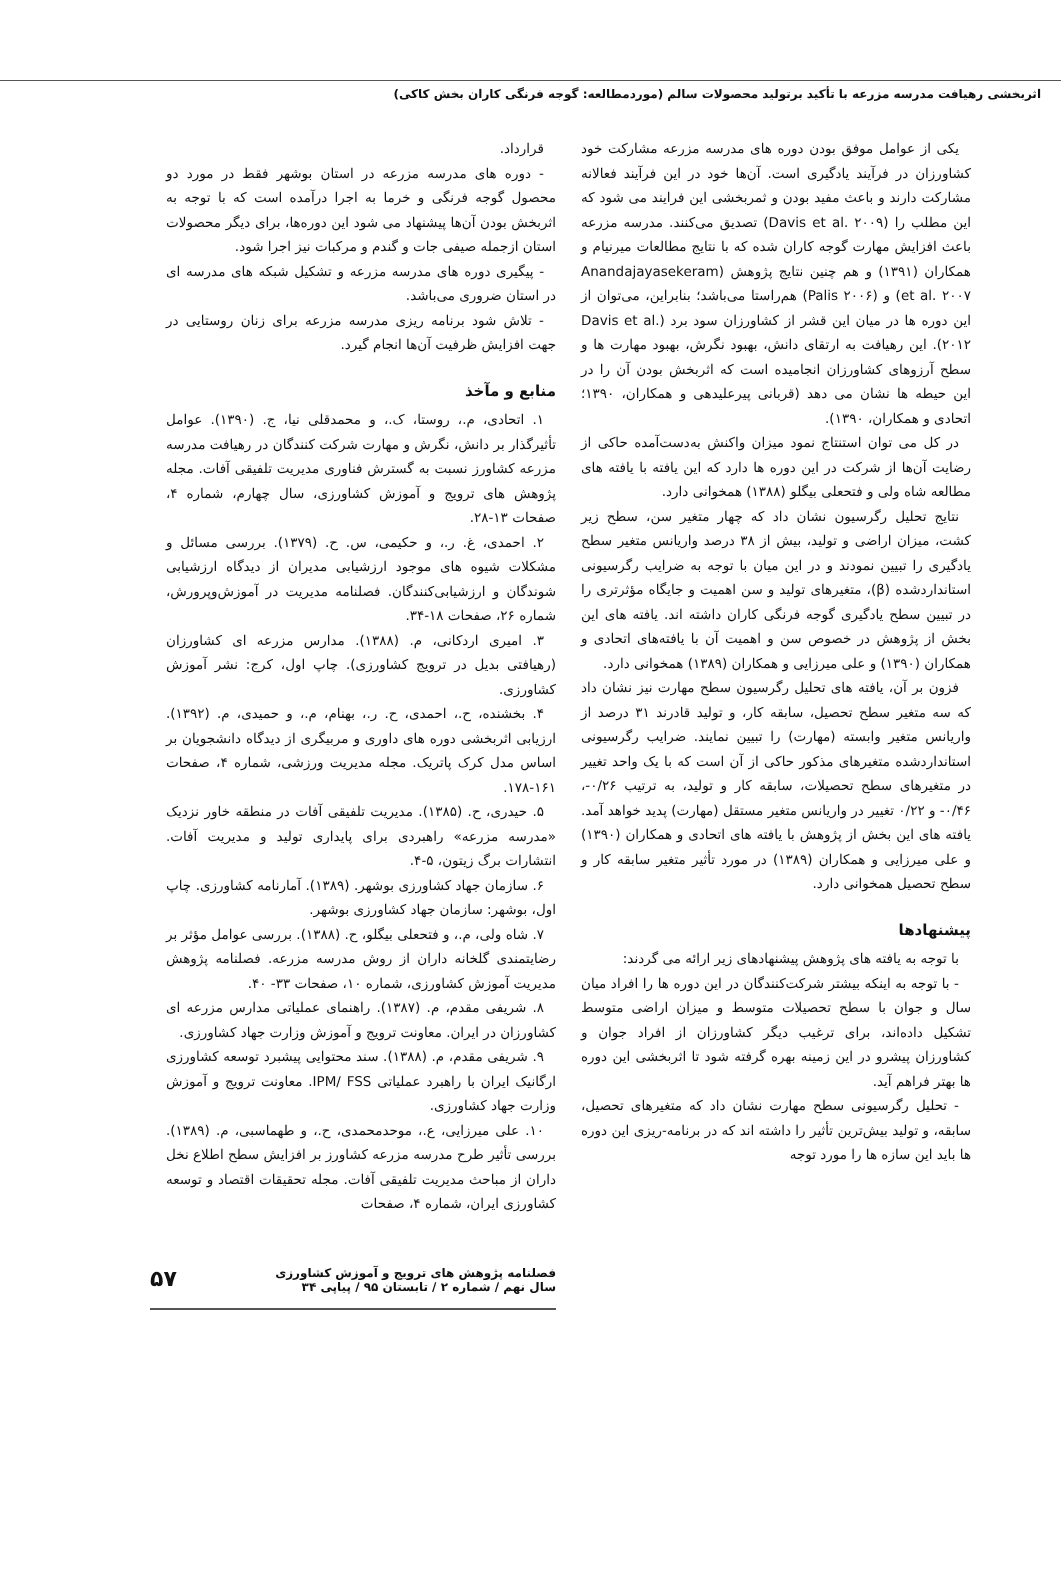اثربخشی رهیافت مدرسه مزرعه با تأکید برتولید محصولات سالم (موردمطالعه: گوجه فرنگی کاران بخش کاکی)
یکی از عوامل موفق بودن دوره های مدرسه مزرعه مشارکت خود کشاورزان در فرآیند یادگیری است. آن‌ها خود در این فرآیند فعالانه مشارکت دارند و باعث مفید بودن و ثمربخشی این فرایند می شود که این مطلب را (Davis et al. ۲۰۰۹) تصدیق می‌کنند. مدرسه مزرعه باعث افزایش مهارت گوجه کاران شده که با نتایج مطالعات میرنیام و همکاران (۱۳۹۱) و هم چنین نتایج پژوهش (Anandajayasekeram et al. ۲۰۰۷) و (Palis ۲۰۰۶) هم‌راستا می‌باشد؛ بنابراین، می‌توان از این دوره ها در میان این قشر از کشاورزان سود برد (Davis et al. ۲۰۱۲). این رهیافت به ارتقای دانش، بهبود نگرش، بهبود مهارت ها و سطح آرزوهای کشاورزان انجامیده است که اثربخش بودن آن را در این حیطه ها نشان می دهد (قربانی پیرعلیدهی و همکاران، ۱۳۹۰؛ اتحادی و همکاران، ۱۳۹۰).
در کل می توان استنتاج نمود میزان واکنش به‌دست‌آمده حاکی از رضایت آن‌ها از شرکت در این دوره ها دارد که این یافته با یافته های مطالعه شاه ولی و فتحعلی بیگلو (۱۳۸۸) همخوانی دارد.
نتایج تحلیل رگرسیون نشان داد که چهار متغیر سن، سطح زیر کشت، میزان اراضی و تولید، بیش از ۳۸ درصد واریانس متغیر سطح یادگیری را تبیین نمودند و در این میان با توجه به ضرایب رگرسیونی استانداردشده (β)، متغیرهای تولید و سن اهمیت و جایگاه مؤثرتری را در تبیین سطح یادگیری گوجه فرنگی کاران داشته اند. یافته های این بخش از پژوهش در خصوص سن و اهمیت آن با یافته‌های اتحادی و همکاران (۱۳۹۰) و علی میرزایی و همکاران (۱۳۸۹) همخوانی دارد.
فزون بر آن، یافته های تحلیل رگرسیون سطح مهارت نیز نشان داد که سه متغیر سطح تحصیل، سابقه کار، و تولید قادرند ۳۱ درصد از واریانس متغیر وابسته (مهارت) را تبیین نمایند. ضرایب رگرسیونی استانداردشده متغیرهای مذکور حاکی از آن است که با یک واحد تغییر در متغیرهای سطح تحصیلات، سابقه کار و تولید، به ترتیب ۰/۲۶-، ۰/۴۶- و ۰/۲۲ تغییر در واریانس متغیر مستقل (مهارت) پدید خواهد آمد. یافته های این بخش از پژوهش با یافته های اتحادی و همکاران (۱۳۹۰) و علی میرزایی و همکاران (۱۳۸۹) در مورد تأثیر متغیر سابقه کار و سطح تحصیل همخوانی دارد.
پیشنهادها
با توجه به یافته های پژوهش پیشنهادهای زیر ارائه می گردند:
- با توجه به اینکه بیشتر شرکت‌کنندگان در این دوره ها را افراد میان سال و جوان با سطح تحصیلات متوسط و میزان اراضی متوسط تشکیل داده‌اند، برای ترغیب دیگر کشاورزان از افراد جوان و کشاورزان پیشرو در این زمینه بهره گرفته شود تا اثربخشی این دوره ها بهتر فراهم آید.
- تحلیل رگرسیونی سطح مهارت نشان داد که متغیرهای تحصیل، سابقه، و تولید بیش‌ترین تأثیر را داشته اند که در برنامه-ریزی این دوره ها باید این سازه ها را مورد توجه
قرارداد.
- دوره های مدرسه مزرعه در استان بوشهر فقط در مورد دو محصول گوجه فرنگی و خرما به اجرا درآمده است که با توجه به اثربخش بودن آن‌ها پیشنهاد می شود این دوره‌ها، برای دیگر محصولات استان ازجمله صیفی جات و گندم و مرکبات نیز اجرا شود.
- پیگیری دوره های مدرسه مزرعه و تشکیل شبکه های مدرسه ای در استان ضروری می‌باشد.
- تلاش شود برنامه ریزی مدرسه مزرعه برای زنان روستایی در جهت افزایش ظرفیت آن‌ها انجام گیرد.
منابع و مآخذ
۱. اتحادی، م.، روستا، ک.، و محمدقلی نیا، ج. (۱۳۹۰). عوامل تأثیرگذار بر دانش، نگرش و مهارت شرکت کنندگان در رهیافت مدرسه مزرعه کشاورز نسبت به گسترش فناوری مدیریت تلفیقی آفات. مجله پژوهش های ترویج و آموزش کشاورزی، سال چهارم، شماره ۴، صفحات ۱۳-۲۸.
۲. احمدی، غ. ر.، و حکیمی، س. ح. (۱۳۷۹). بررسی مسائل و مشکلات شیوه های موجود ارزشیابی مدیران از دیدگاه ارزشیابی شوندگان و ارزشیابی‌کنندگان. فصلنامه مدیریت در آموزش‌وپرورش، شماره ۲۶، صفحات ۱۸-۳۴.
۳. امیری اردکانی، م. (۱۳۸۸). مدارس مزرعه ای کشاورزان (رهیافتی بدیل در ترویج کشاورزی). چاپ اول، کرج: نشر آموزش کشاورزی.
۴. بخشنده، ح.، احمدی، ح. ر.، بهنام، م.، و حمیدی، م. (۱۳۹۲). ارزیابی اثربخشی دوره های داوری و مربیگری از دیدگاه دانشجویان بر اساس مدل کرک پاتریک. مجله مدیریت ورزشی، شماره ۴، صفحات ۱۶۱-۱۷۸.
۵. حیدری، ح. (۱۳۸۵). مدیریت تلفیقی آفات در منطقه خاور نزدیک «مدرسه مزرعه» راهبردی برای پایداری تولید و مدیریت آفات. انتشارات برگ زیتون، ۵-۴.
۶. سازمان جهاد کشاورزی بوشهر. (۱۳۸۹). آمارنامه کشاورزی. چاپ اول، بوشهر: سازمان جهاد کشاورزی بوشهر.
۷. شاه ولی، م.، و فتحعلی بیگلو، ح. (۱۳۸۸). بررسی عوامل مؤثر بر رضایتمندی گلخانه داران از روش مدرسه مزرعه. فصلنامه پژوهش مدیریت آموزش کشاورزی، شماره ۱۰، صفحات ۳۳- ۴۰.
۸. شریفی مقدم، م. (۱۳۸۷). راهنمای عملیاتی مدارس مزرعه ای کشاورزان در ایران. معاونت ترویج و آموزش وزارت جهاد کشاورزی.
۹. شریفی مقدم، م. (۱۳۸۸). سند محتوایی پیشبرد توسعه کشاورزی ارگانیک ایران با راهبرد عملیاتی IPM/ FSS. معاونت ترویج و آموزش وزارت جهاد کشاورزی.
۱۰. علی میرزایی، ع.، موحدمحمدی، ح.، و طهماسبی، م. (۱۳۸۹). بررسی تأثیر طرح مدرسه مزرعه کشاورز بر افزایش سطح اطلاع نخل داران از مباحث مدیریت تلفیقی آفات. مجله تحقیقات اقتصاد و توسعه کشاورزی ایران، شماره ۴، صفحات
فصلنامه پژوهش های ترویج و آموزش کشاورزی
سال نهم / شماره ۲ / تابستان ۹۵ / پیاپی ۳۴
۵۷